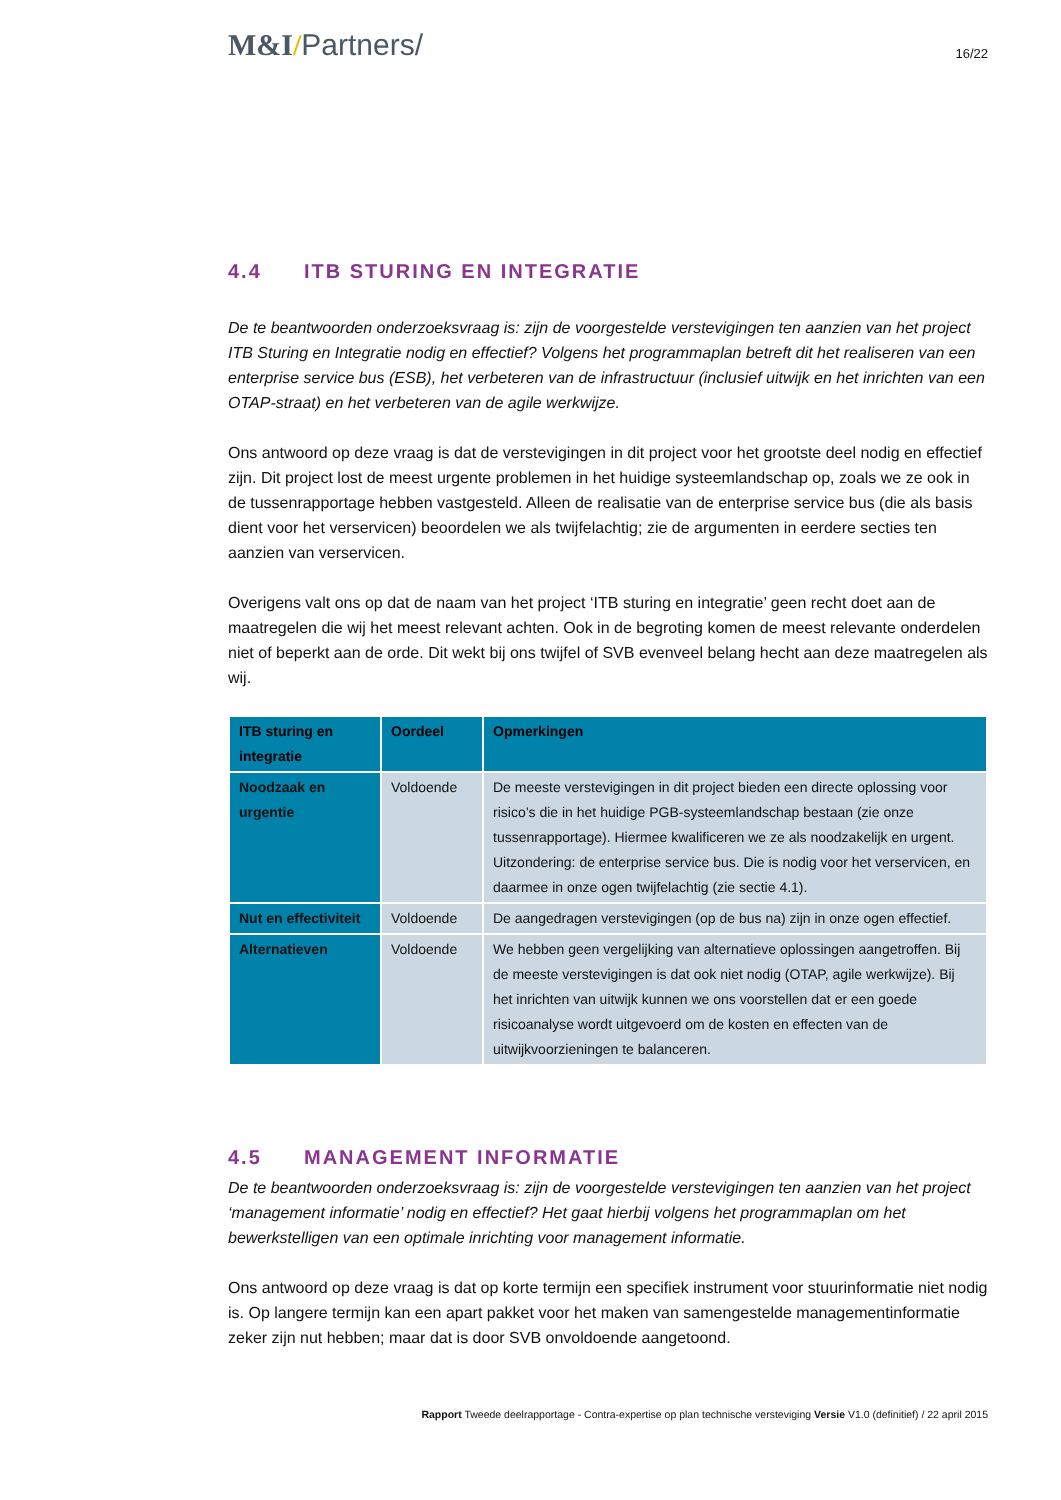M&I/Partners/
16/22
4.4 ITB STURING EN INTEGRATIE
De te beantwoorden onderzoeksvraag is: zijn de voorgestelde verstevigingen ten aanzien van het project ITB Sturing en Integratie nodig en effectief? Volgens het programmaplan betreft dit het realiseren van een enterprise service bus (ESB), het verbeteren van de infrastructuur (inclusief uitwijk en het inrichten van een OTAP-straat) en het verbeteren van de agile werkwijze.
Ons antwoord op deze vraag is dat de verstevigingen in dit project voor het grootste deel nodig en effectief zijn. Dit project lost de meest urgente problemen in het huidige systeemlandschap op, zoals we ze ook in de tussenrapportage hebben vastgesteld. Alleen de realisatie van de enterprise service bus (die als basis dient voor het verservicen) beoordelen we als twijfelachtig; zie de argumenten in eerdere secties ten aanzien van verservicen.
Overigens valt ons op dat de naam van het project ‘ITB sturing en integratie’ geen recht doet aan de maatregelen die wij het meest relevant achten. Ook in de begroting komen de meest relevante onderdelen niet of beperkt aan de orde. Dit wekt bij ons twijfel of SVB evenveel belang hecht aan deze maatregelen als wij.
| ITB sturing en integratie | Oordeel | Opmerkingen |
| --- | --- | --- |
| Noodzaak en urgentie | Voldoende | De meeste verstevigingen in dit project bieden een directe oplossing voor risico’s die in het huidige PGB-systeemlandschap bestaan (zie onze tussenrapportage). Hiermee kwalificeren we ze als noodzakelijk en urgent. Uitzondering: de enterprise service bus. Die is nodig voor het verservicen, en daarmee in onze ogen twijfelachtig (zie sectie 4.1). |
| Nut en effectiviteit | Voldoende | De aangedragen verstevigingen (op de bus na) zijn in onze ogen effectief. |
| Alternatieven | Voldoende | We hebben geen vergelijking van alternatieve oplossingen aangetroffen. Bij de meeste verstevigingen is dat ook niet nodig (OTAP, agile werkwijze). Bij het inrichten van uitwijk kunnen we ons voorstellen dat er een goede risicoanalyse wordt uitgevoerd om de kosten en effecten van de uitwijkvoorzieningen te balanceren. |
4.5 MANAGEMENT INFORMATIE
De te beantwoorden onderzoeksvraag is: zijn de voorgestelde verstevigingen ten aanzien van het project ‘management informatie’ nodig en effectief? Het gaat hierbij volgens het programmaplan om het bewerkstelligen van een optimale inrichting voor management informatie.
Ons antwoord op deze vraag is dat op korte termijn een specifiek instrument voor stuurinformatie niet nodig is. Op langere termijn kan een apart pakket voor het maken van samengestelde managementinformatie zeker zijn nut hebben; maar dat is door SVB onvoldoende aangetoond.
Rapport Tweede deelrapportage - Contra-expertise op plan technische versteviging Versie V1.0 (definitief) / 22 april 2015